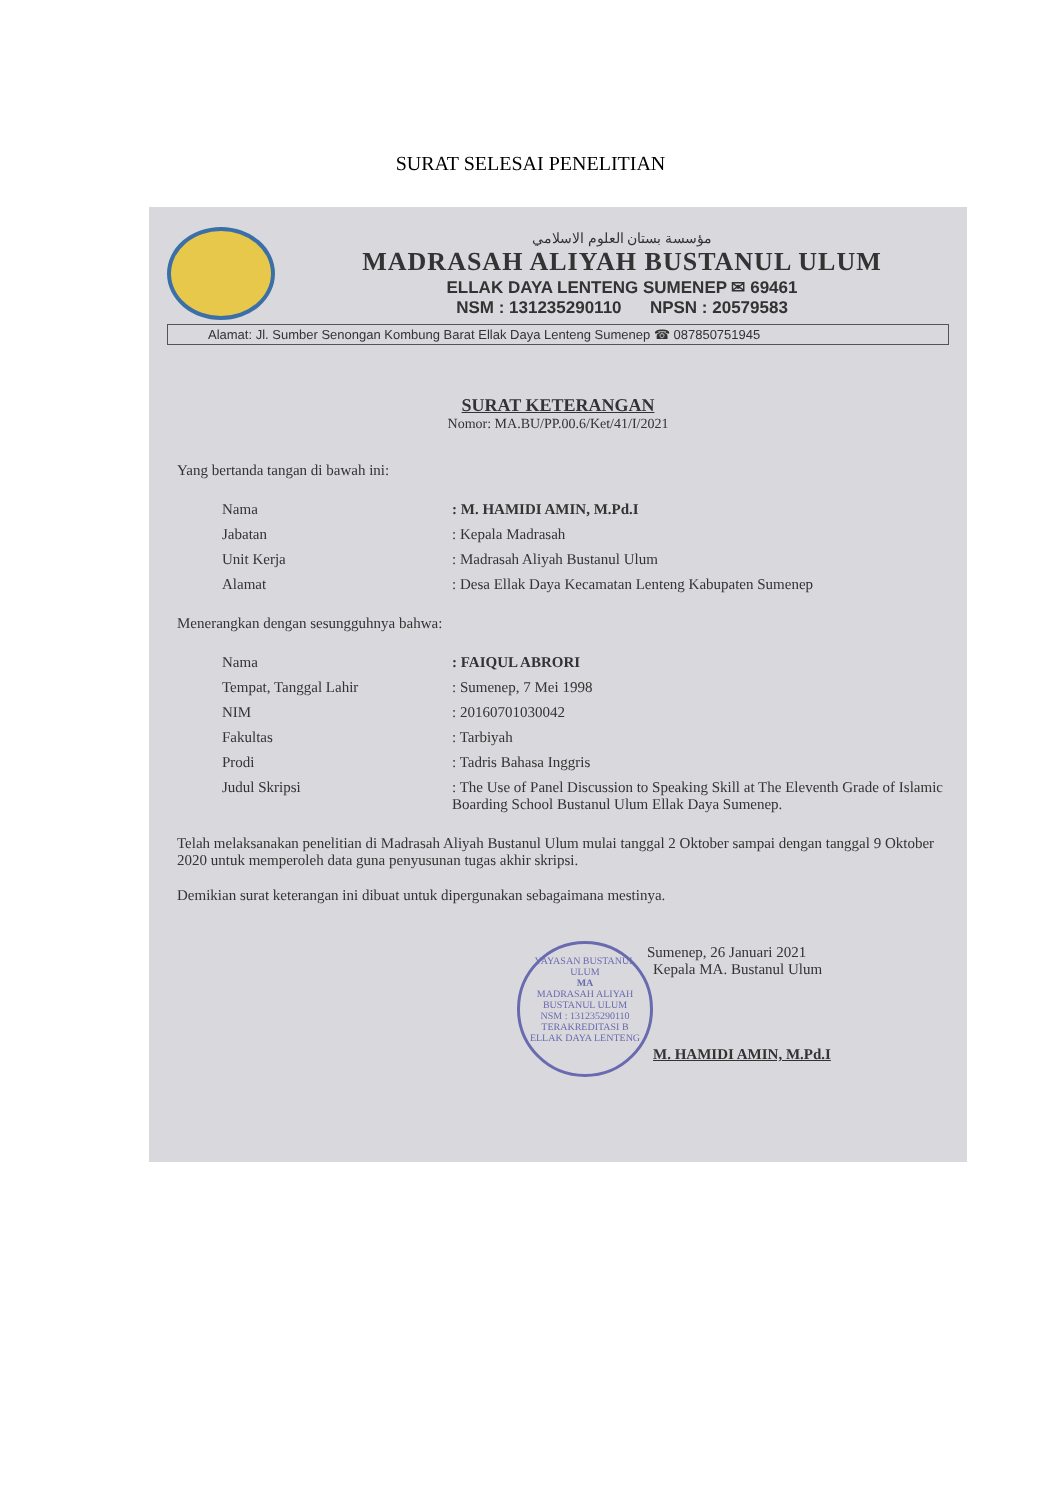SURAT SELESAI PENELITIAN
مؤسسة بستان العلوم الاسلامي
MADRASAH ALIYAH BUSTANUL ULUM
ELLAK DAYA LENTENG SUMENEP ✉ 69461
NSM : 131235290110 NPSN : 20579583
Alamat: Jl. Sumber Senongan Kombung Barat Ellak Daya Lenteng Sumenep ☎ 087850751945
SURAT KETERANGAN
Nomor: MA.BU/PP.00.6/Ket/41/I/2021
Yang bertanda tangan di bawah ini:
| Nama | : M. HAMIDI AMIN, M.Pd.I |
| Jabatan | : Kepala Madrasah |
| Unit Kerja | : Madrasah Aliyah Bustanul Ulum |
| Alamat | : Desa Ellak Daya Kecamatan Lenteng Kabupaten Sumenep |
Menerangkan dengan sesungguhnya bahwa:
| Nama | : FAIQUL ABRORI |
| Tempat, Tanggal Lahir | : Sumenep, 7 Mei 1998 |
| NIM | : 20160701030042 |
| Fakultas | : Tarbiyah |
| Prodi | : Tadris Bahasa Inggris |
| Judul Skripsi | : The Use of Panel Discussion to Speaking Skill at The Eleventh Grade of Islamic Boarding School Bustanul Ulum Ellak Daya Sumenep. |
Telah melaksanakan penelitian di Madrasah Aliyah Bustanul Ulum mulai tanggal 2 Oktober sampai dengan tanggal 9 Oktober 2020 untuk memperoleh data guna penyusunan tugas akhir skripsi.
Demikian surat keterangan ini dibuat untuk dipergunakan sebagaimana mestinya.
Sumenep, 26 Januari 2021
Kepala MA. Bustanul Ulum
YAYASAN BUSTANUL ULUM
MA
MADRASAH ALIYAH BUSTANUL ULUM
NSM : 131235290110
TERAKREDITASI B
ELLAK DAYA LENTENG
M. HAMIDI AMIN, M.Pd.I